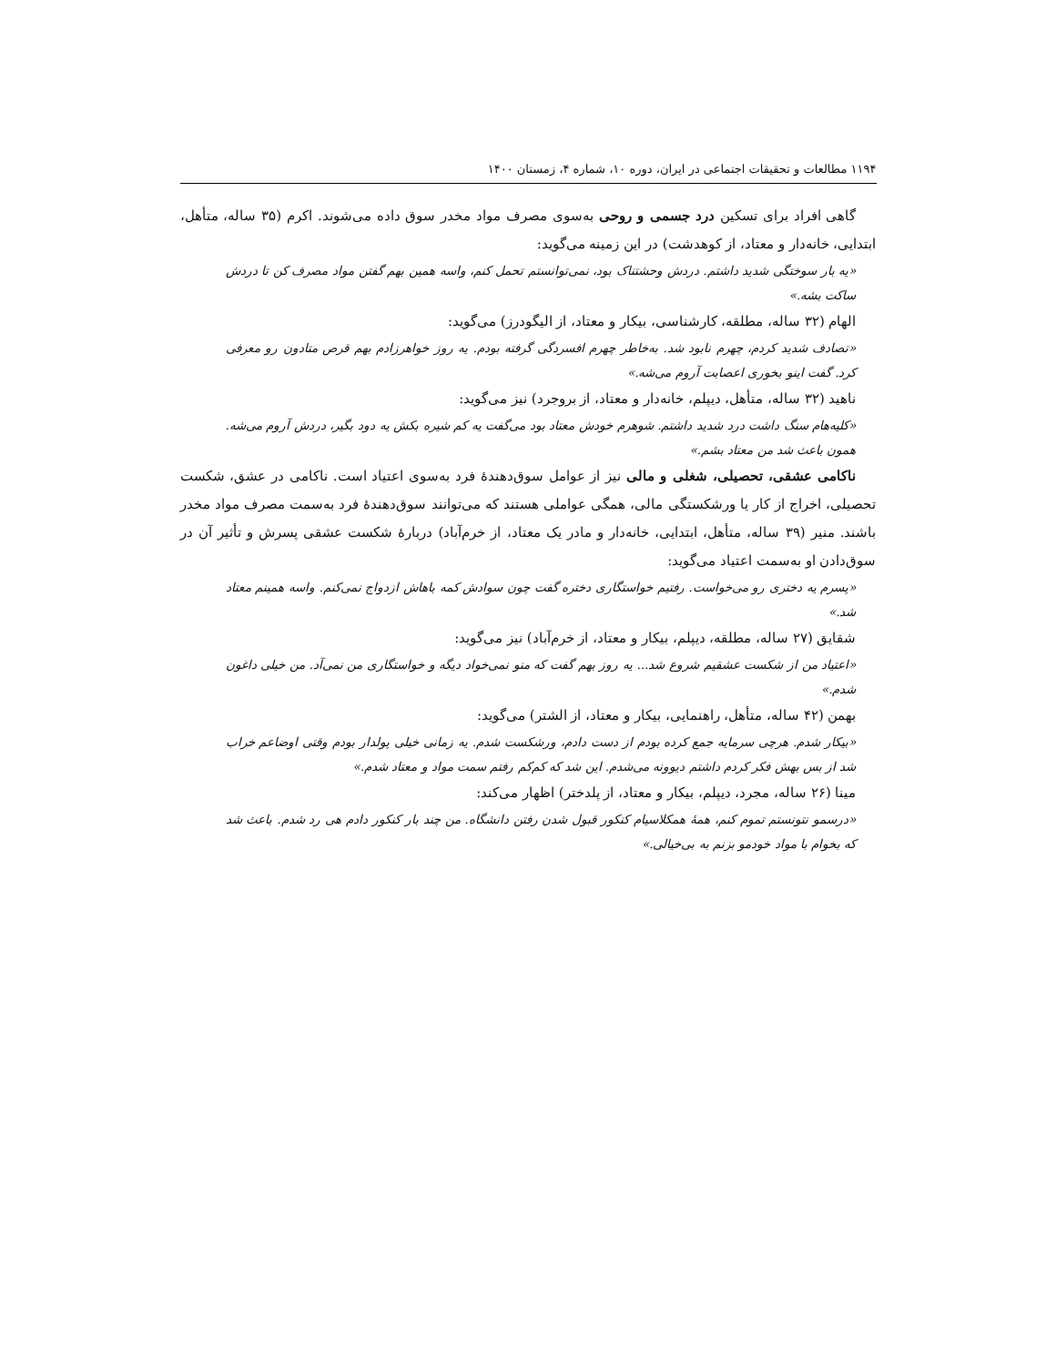۱۱۹۴ مطالعات و تحقیقات اجتماعی در ایران، دوره ۱۰، شماره ۴، زمستان ۱۴۰۰
گاهی افراد برای تسکین درد جسمی و روحی به‌سوی مصرف مواد مخدر سوق داده می‌شوند. اکرم (۳۵ ساله، متأهل، ابتدایی، خانه‌دار و معتاد، از کوهدشت) در این زمینه می‌گوید:
«یه بار سوختگی شدید داشتم. دردش وحشتناک بود، نمی‌توانستم تحمل کنم، واسه همین بهم گفتن مواد مصرف کن تا دردش ساکت بشه.»
الهام (۳۲ ساله، مطلقه، کارشناسی، بیکار و معتاد، از الیگودرز) می‌گوید:
«تصادف شدید کردم، چهرم نابود شد. به‌خاطر چهرم افسردگی گرفته بودم. یه روز خواهرزادم بهم قرص متادون رو معرفی کرد. گفت اینو بخوری اعصابت آروم می‌شه.»
ناهید (۳۲ ساله، متأهل، دیپلم، خانه‌دار و معتاد، از بروجرد) نیز می‌گوید:
«کلیه‌هام سنگ داشت درد شدید داشتم. شوهرم خودش معتاد بود می‌گفت یه کم شیره بکش یه دود بگیر، دردش آروم می‌شه. همون باعث شد من معتاد بشم.»
ناکامی عشقی، تحصیلی، شغلی و مالی نیز از عوامل سوق‌دهندهٔ فرد به‌سوی اعتیاد است. ناکامی در عشق، شکست تحصیلی، اخراج از کار یا ورشکستگی مالی، همگی عواملی هستند که می‌توانند سوق‌دهندهٔ فرد به‌سمت مصرف مواد مخدر باشند. منیر (۳۹ ساله، متأهل، ابتدایی، خانه‌دار و مادر یک معتاد، از خرم‌آباد) دربارهٔ شکست عشقی پسرش و تأثیر آن در سوق‌دادن او به‌سمت اعتیاد می‌گوید:
«پسرم یه دختری رو می‌خواست. رفتیم خواستگاری دختره گفت چون سوادش کمه باهاش ازدواج نمی‌کنم. واسه همینم معتاد شد.»
شقایق (۲۷ ساله، مطلقه، دیپلم، بیکار و معتاد، از خرم‌آباد) نیز می‌گوید:
«اعتیاد من از شکست عشقیم شروع شد... یه روز بهم گفت که منو نمی‌خواد دیگه و خواستگاری من نمی‌آد. من خیلی داغون شدم.»
بهمن (۴۲ ساله، متأهل، راهنمایی، بیکار و معتاد، از الشتر) می‌گوید:
«بیکار شدم. هرچی سرمایه جمع کرده بودم از دست دادم، ورشکست شدم. یه زمانی خیلی پولدار بودم وقتی اوضاعم خراب شد از بس بهش فکر کردم داشتم دیوونه می‌شدم. این شد که کم‌کم رفتم سمت مواد و معتاد شدم.»
مینا (۲۶ ساله، مجرد، دیپلم، بیکار و معتاد، از پلدختر) اظهار می‌کند:
«درسمو نتونستم تموم کنم، همهٔ همکلاسیام کنکور قبول شدن رفتن دانشگاه. من چند بار کنکور دادم هی رد شدم. باعث شد که بخوام با مواد خودمو بزنم به بی‌خیالی.»